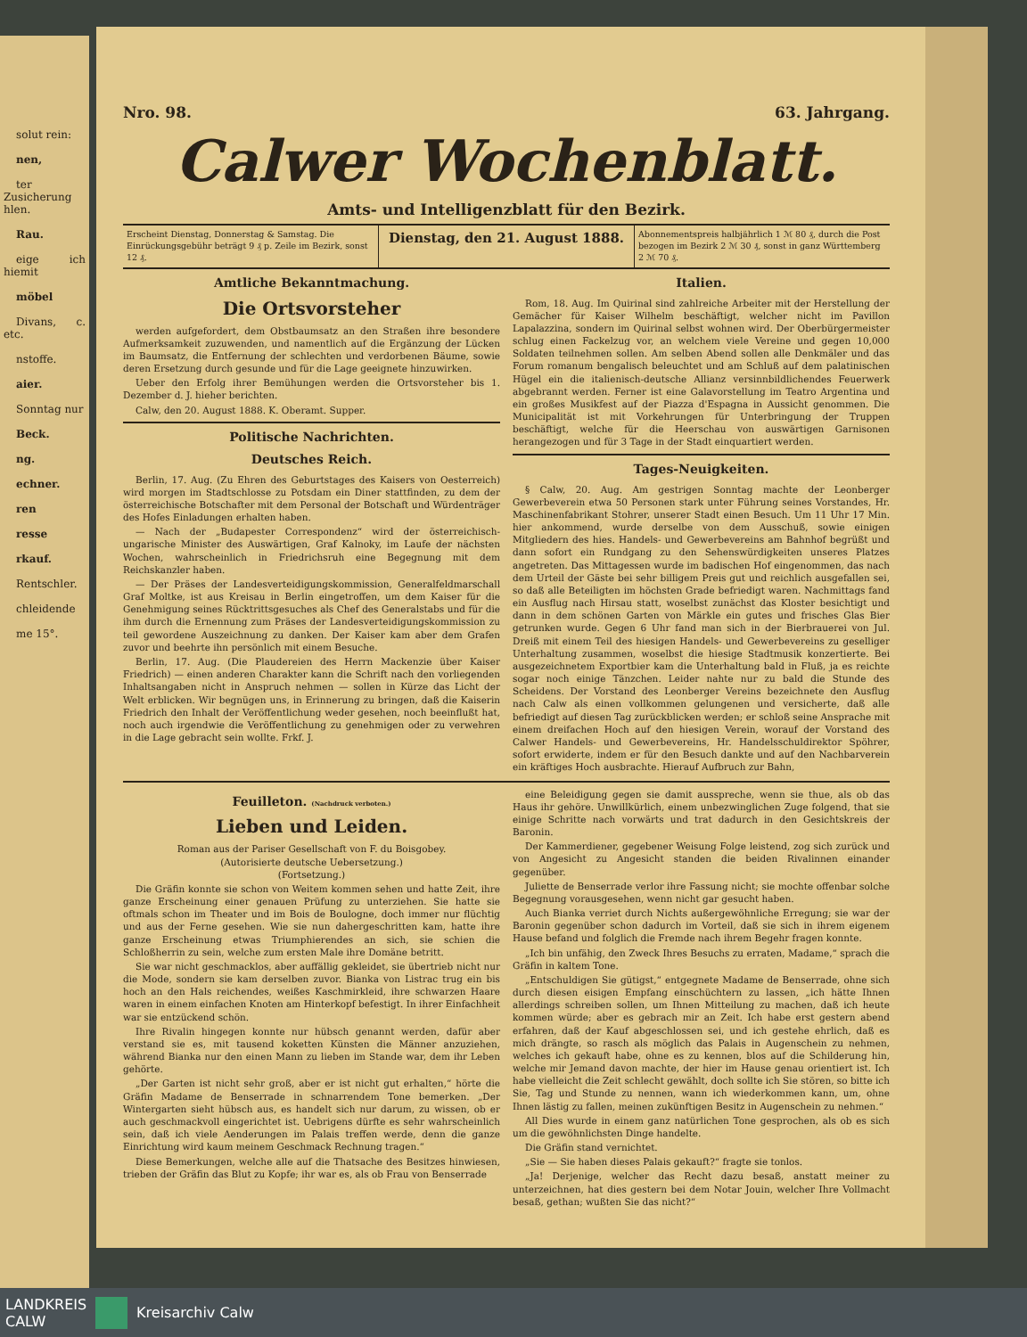solut rein:
nen,
ter Zusicherung hlen.
Rau.
eige ich hiemit
möbel
Divans, c. etc.
nstoffe.
aier.
Sonntag nur
Beck.
ng.
echner.
ren
resse
rkauf.
Rentschler.
chleidende
me 15°.
Nro. 98. 63. Jahrgang.
Calwer Wochenblatt.
Amts- und Intelligenzblatt für den Bezirk.
Erscheint Dienstag, Donnerstag & Samstag. Die Einrückungsgebühr beträgt 9 ₰ p. Zeile im Bezirk, sonst 12 ₰.
Dienstag, den 21. August 1888.
Abonnementspreis halbjährlich 1 ℳ 80 ₰, durch die Post bezogen im Bezirk 2 ℳ 30 ₰, sonst in ganz Württemberg 2 ℳ 70 ₰.
Amtliche Bekanntmachung.
Die Ortsvorsteher
werden aufgefordert, dem Obstbaumsatz an den Straßen ihre besondere Aufmerksamkeit zuzuwenden, und namentlich auf die Ergänzung der Lücken im Baumsatz, die Entfernung der schlechten und verdorbenen Bäume, sowie deren Ersetzung durch gesunde und für die Lage geeignete hinzuwirken.
Ueber den Erfolg ihrer Bemühungen werden die Ortsvorsteher bis 1. Dezember d. J. hieher berichten.
Calw, den 20. August 1888. K. Oberamt. Supper.
Politische Nachrichten.
Deutsches Reich.
Berlin, 17. Aug. (Zu Ehren des Geburtstages des Kaisers von Oesterreich) wird morgen im Stadtschlosse zu Potsdam ein Diner stattfinden, zu dem der österreichische Botschafter mit dem Personal der Botschaft und Würdenträger des Hofes Einladungen erhalten haben.
— Nach der „Budapester Correspondenz“ wird der österreichisch-ungarische Minister des Auswärtigen, Graf Kalnoky, im Laufe der nächsten Wochen, wahrscheinlich in Friedrichsruh eine Begegnung mit dem Reichskanzler haben.
— Der Präses der Landesverteidigungskommission, Generalfeldmarschall Graf Moltke, ist aus Kreisau in Berlin eingetroffen, um dem Kaiser für die Genehmigung seines Rücktrittsgesuches als Chef des Generalstabs und für die ihm durch die Ernennung zum Präses der Landesverteidigungskommission zu teil gewordene Auszeichnung zu danken. Der Kaiser kam aber dem Grafen zuvor und beehrte ihn persönlich mit einem Besuche.
Berlin, 17. Aug. (Die Plaudereien des Herrn Mackenzie über Kaiser Friedrich) — einen anderen Charakter kann die Schrift nach den vorliegenden Inhaltsangaben nicht in Anspruch nehmen — sollen in Kürze das Licht der Welt erblicken. Wir begnügen uns, in Erinnerung zu bringen, daß die Kaiserin Friedrich den Inhalt der Veröffentlichung weder gesehen, noch beeinflußt hat, noch auch irgendwie die Veröffentlichung zu genehmigen oder zu verwehren in die Lage gebracht sein wollte. Frkf. J.
Italien.
Rom, 18. Aug. Im Quirinal sind zahlreiche Arbeiter mit der Herstellung der Gemächer für Kaiser Wilhelm beschäftigt, welcher nicht im Pavillon Lapalazzina, sondern im Quirinal selbst wohnen wird. Der Oberbürgermeister schlug einen Fackelzug vor, an welchem viele Vereine und gegen 10,000 Soldaten teilnehmen sollen. Am selben Abend sollen alle Denkmäler und das Forum romanum bengalisch beleuchtet und am Schluß auf dem palatinischen Hügel ein die italienisch-deutsche Allianz versinnbildlichendes Feuerwerk abgebrannt werden. Ferner ist eine Galavorstellung im Teatro Argentina und ein großes Musikfest auf der Piazza d'Espagna in Aussicht genommen. Die Municipalität ist mit Vorkehrungen für Unterbringung der Truppen beschäftigt, welche für die Heerschau von auswärtigen Garnisonen herangezogen und für 3 Tage in der Stadt einquartiert werden.
Tages-Neuigkeiten.
§ Calw, 20. Aug. Am gestrigen Sonntag machte der Leonberger Gewerbeverein etwa 50 Personen stark unter Führung seines Vorstandes, Hr. Maschinenfabrikant Stohrer, unserer Stadt einen Besuch. Um 11 Uhr 17 Min. hier ankommend, wurde derselbe von dem Ausschuß, sowie einigen Mitgliedern des hies. Handels- und Gewerbevereins am Bahnhof begrüßt und dann sofort ein Rundgang zu den Sehenswürdigkeiten unseres Platzes angetreten. Das Mittagessen wurde im badischen Hof eingenommen, das nach dem Urteil der Gäste bei sehr billigem Preis gut und reichlich ausgefallen sei, so daß alle Beteiligten im höchsten Grade befriedigt waren. Nachmittags fand ein Ausflug nach Hirsau statt, woselbst zunächst das Kloster besichtigt und dann in dem schönen Garten von Märkle ein gutes und frisches Glas Bier getrunken wurde. Gegen 6 Uhr fand man sich in der Bierbrauerei von Jul. Dreiß mit einem Teil des hiesigen Handels- und Gewerbevereins zu geselliger Unterhaltung zusammen, woselbst die hiesige Stadtmusik konzertierte. Bei ausgezeichnetem Exportbier kam die Unterhaltung bald in Fluß, ja es reichte sogar noch einige Tänzchen. Leider nahte nur zu bald die Stunde des Scheidens. Der Vorstand des Leonberger Vereins bezeichnete den Ausflug nach Calw als einen vollkommen gelungenen und versicherte, daß alle befriedigt auf diesen Tag zurückblicken werden; er schloß seine Ansprache mit einem dreifachen Hoch auf den hiesigen Verein, worauf der Vorstand des Calwer Handels- und Gewerbevereins, Hr. Handelsschuldirektor Spöhrer, sofort erwiderte, indem er für den Besuch dankte und auf den Nachbarverein ein kräftiges Hoch ausbrachte. Hierauf Aufbruch zur Bahn,
Feuilleton. (Nachdruck verboten.)
Lieben und Leiden.
Roman aus der Pariser Gesellschaft von F. du Boisgobey.
(Autorisierte deutsche Uebersetzung.)
(Fortsetzung.)
Die Gräfin konnte sie schon von Weitem kommen sehen und hatte Zeit, ihre ganze Erscheinung einer genauen Prüfung zu unterziehen. Sie hatte sie oftmals schon im Theater und im Bois de Boulogne, doch immer nur flüchtig und aus der Ferne gesehen. Wie sie nun dahergeschritten kam, hatte ihre ganze Erscheinung etwas Triumphierendes an sich, sie schien die Schloßherrin zu sein, welche zum ersten Male ihre Domäne betritt.
Sie war nicht geschmacklos, aber auffällig gekleidet, sie übertrieb nicht nur die Mode, sondern sie kam derselben zuvor. Bianka von Listrac trug ein bis hoch an den Hals reichendes, weißes Kaschmirkleid, ihre schwarzen Haare waren in einem einfachen Knoten am Hinterkopf befestigt. In ihrer Einfachheit war sie entzückend schön.
Ihre Rivalin hingegen konnte nur hübsch genannt werden, dafür aber verstand sie es, mit tausend koketten Künsten die Männer anzuziehen, während Bianka nur den einen Mann zu lieben im Stande war, dem ihr Leben gehörte.
„Der Garten ist nicht sehr groß, aber er ist nicht gut erhalten,“ hörte die Gräfin Madame de Benserrade in schnarrendem Tone bemerken. „Der Wintergarten sieht hübsch aus, es handelt sich nur darum, zu wissen, ob er auch geschmackvoll eingerichtet ist. Uebrigens dürfte es sehr wahrscheinlich sein, daß ich viele Aenderungen im Palais treffen werde, denn die ganze Einrichtung wird kaum meinem Geschmack Rechnung tragen.“
Diese Bemerkungen, welche alle auf die Thatsache des Besitzes hinwiesen, trieben der Gräfin das Blut zu Kopfe; ihr war es, als ob Frau von Benserrade
eine Beleidigung gegen sie damit ausspreche, wenn sie thue, als ob das Haus ihr gehöre. Unwillkürlich, einem unbezwinglichen Zuge folgend, that sie einige Schritte nach vorwärts und trat dadurch in den Gesichtskreis der Baronin.
Der Kammerdiener, gegebener Weisung Folge leistend, zog sich zurück und von Angesicht zu Angesicht standen die beiden Rivalinnen einander gegenüber.
Juliette de Benserrade verlor ihre Fassung nicht; sie mochte offenbar solche Begegnung vorausgesehen, wenn nicht gar gesucht haben.
Auch Bianka verriet durch Nichts außergewöhnliche Erregung; sie war der Baronin gegenüber schon dadurch im Vorteil, daß sie sich in ihrem eigenem Hause befand und folglich die Fremde nach ihrem Begehr fragen konnte.
„Ich bin unfähig, den Zweck Ihres Besuchs zu erraten, Madame,“ sprach die Gräfin in kaltem Tone.
„Entschuldigen Sie gütigst,“ entgegnete Madame de Benserrade, ohne sich durch diesen eisigen Empfang einschüchtern zu lassen, „ich hätte Ihnen allerdings schreiben sollen, um Ihnen Mitteilung zu machen, daß ich heute kommen würde; aber es gebrach mir an Zeit. Ich habe erst gestern abend erfahren, daß der Kauf abgeschlossen sei, und ich gestehe ehrlich, daß es mich drängte, so rasch als möglich das Palais in Augenschein zu nehmen, welches ich gekauft habe, ohne es zu kennen, blos auf die Schilderung hin, welche mir Jemand davon machte, der hier im Hause genau orientiert ist. Ich habe vielleicht die Zeit schlecht gewählt, doch sollte ich Sie stören, so bitte ich Sie, Tag und Stunde zu nennen, wann ich wiederkommen kann, um, ohne Ihnen lästig zu fallen, meinen zukünftigen Besitz in Augenschein zu nehmen.“
All Dies wurde in einem ganz natürlichen Tone gesprochen, als ob es sich um die gewöhnlichsten Dinge handelte.
Die Gräfin stand vernichtet.
„Sie — Sie haben dieses Palais gekauft?“ fragte sie tonlos.
„Ja! Derjenige, welcher das Recht dazu besaß, anstatt meiner zu unterzeichnen, hat dies gestern bei dem Notar Jouin, welcher Ihre Vollmacht besaß, gethan; wußten Sie das nicht?“
LANDKREIS
CALW Kreisarchiv Calw